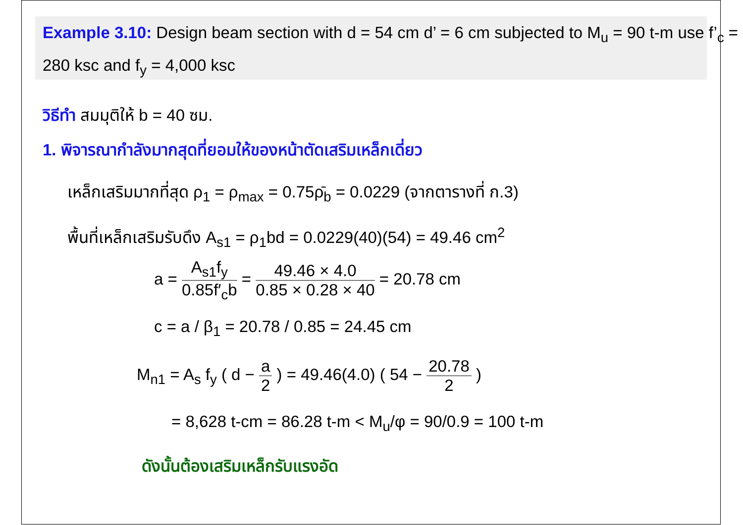Example 3.10: Design beam section with d = 54 cm d’ = 6 cm subjected to M<sub>u</sub> = 90 t-m use f’<sub>c</sub> = 280 ksc and f<sub>y</sub> = 4,000 ksc
วิธีทำ สมมุติให้ b = 40 ซม.
1. พิจารณากำลังมากสุดที่ยอมให้ของหน้าตัดเสริมเหล็กเดี่ยว
เหล็กเสริมมากที่สุด ρ<sub>1</sub> = ρ<sub>max</sub> = 0.75ρ̄<sub>b</sub> = 0.0229 (จากตารางที่ ก.3)
พื้นที่เหล็กเสริมรับดึง A<sub>s1</sub> = ρ<sub>1</sub>bd = 0.0229(40)(54) = 49.46 cm<sup>2</sup>
a = A<sub>s1</sub>f<sub>y</sub> 0.85f′<sub>c</sub>b = 49.46 × 4.0 0.85 × 0.28 × 40 = 20.78 cm
c = a / β<sub>1</sub> = 20.78 / 0.85 = 24.45 cm
M<sub>n1</sub> = A<sub>s</sub> f<sub>y</sub> ( d − a 2 ) = 49.46(4.0) ( 54 − 20.78 2 )
= 8,628 t-cm = 86.28 t-m < M<sub>u</sub>/φ = 90/0.9 = 100 t-m
ดังนั้นต้องเสริมเหล็กรับแรงอัด